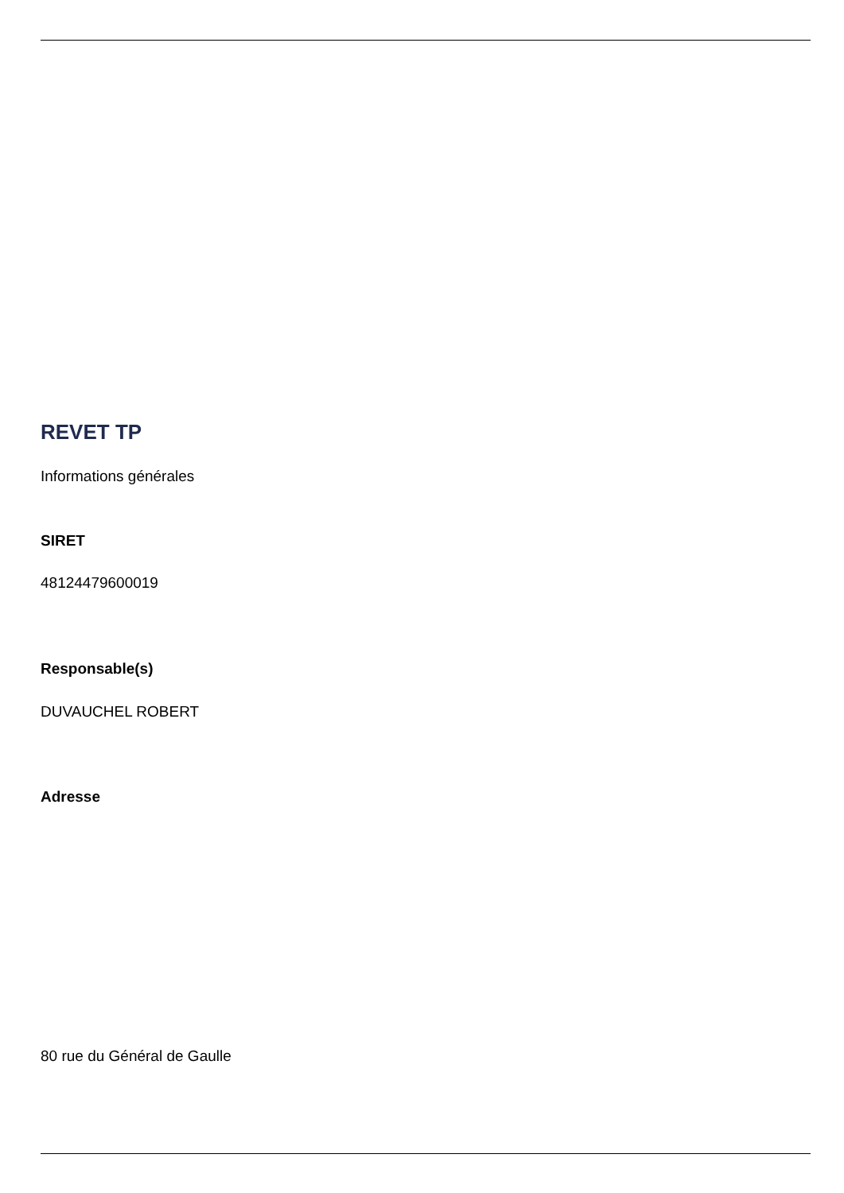REVET TP
Informations générales
SIRET
48124479600019
Responsable(s)
DUVAUCHEL ROBERT
Adresse
80 rue du Général de Gaulle